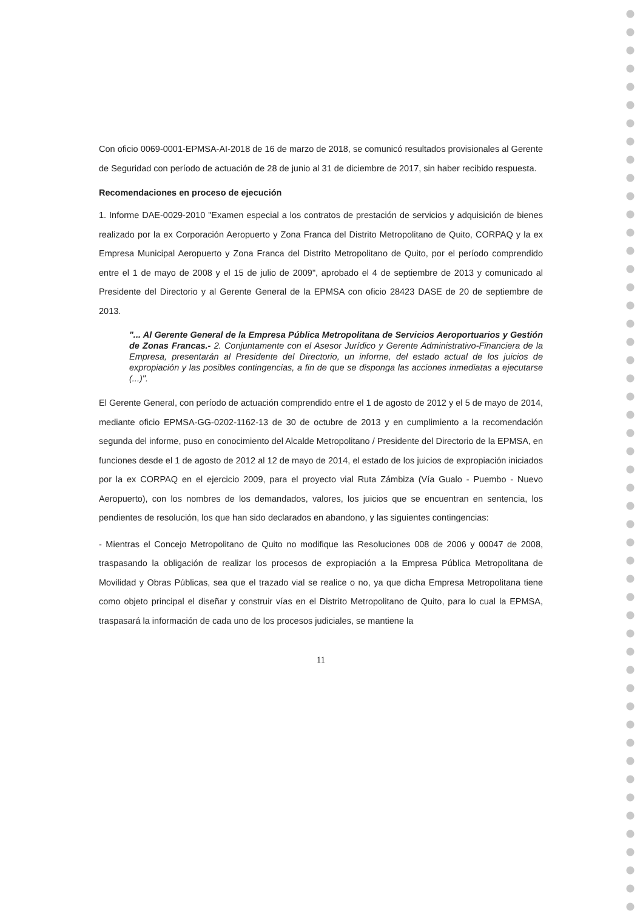Con oficio 0069-0001-EPMSA-AI-2018 de 16 de marzo de 2018, se comunicó resultados provisionales al Gerente de Seguridad con período de actuación de 28 de junio al 31 de diciembre de 2017, sin haber recibido respuesta.
Recomendaciones en proceso de ejecución
1. Informe DAE-0029-2010 "Examen especial a los contratos de prestación de servicios y adquisición de bienes realizado por la ex Corporación Aeropuerto y Zona Franca del Distrito Metropolitano de Quito, CORPAQ y la ex Empresa Municipal Aeropuerto y Zona Franca del Distrito Metropolitano de Quito, por el período comprendido entre el 1 de mayo de 2008 y el 15 de julio de 2009", aprobado el 4 de septiembre de 2013 y comunicado al Presidente del Directorio y al Gerente General de la EPMSA con oficio 28423 DASE de 20 de septiembre de 2013.
"... Al Gerente General de la Empresa Pública Metropolitana de Servicios Aeroportuarios y Gestión de Zonas Francas.- 2. Conjuntamente con el Asesor Jurídico y Gerente Administrativo-Financiera de la Empresa, presentarán al Presidente del Directorio, un informe, del estado actual de los juicios de expropiación y las posibles contingencias, a fin de que se disponga las acciones inmediatas a ejecutarse (...)".
El Gerente General, con período de actuación comprendido entre el 1 de agosto de 2012 y el 5 de mayo de 2014, mediante oficio EPMSA-GG-0202-1162-13 de 30 de octubre de 2013 y en cumplimiento a la recomendación segunda del informe, puso en conocimiento del Alcalde Metropolitano / Presidente del Directorio de la EPMSA, en funciones desde el 1 de agosto de 2012 al 12 de mayo de 2014, el estado de los juicios de expropiación iniciados por la ex CORPAQ en el ejercicio 2009, para el proyecto vial Ruta Zámbiza (Vía Gualo - Puembo - Nuevo Aeropuerto), con los nombres de los demandados, valores, los juicios que se encuentran en sentencia, los pendientes de resolución, los que han sido declarados en abandono, y las siguientes contingencias:
- Mientras el Concejo Metropolitano de Quito no modifique las Resoluciones 008 de 2006 y 00047 de 2008, traspasando la obligación de realizar los procesos de expropiación a la Empresa Pública Metropolitana de Movilidad y Obras Públicas, sea que el trazado vial se realice o no, ya que dicha Empresa Metropolitana tiene como objeto principal el diseñar y construir vías en el Distrito Metropolitano de Quito, para lo cual la EPMSA, traspasará la información de cada uno de los procesos judiciales, se mantiene la
11